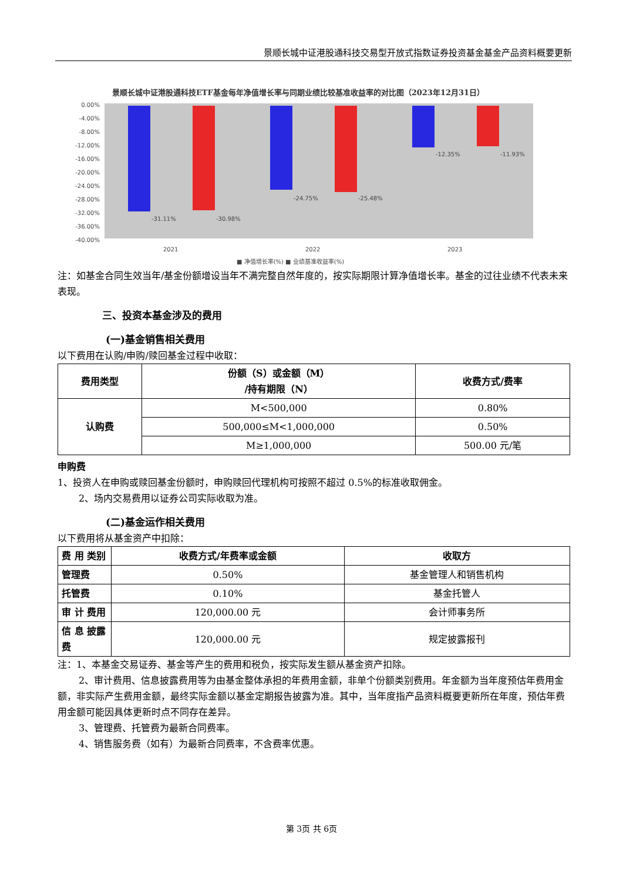景顺长城中证港股通科技交易型开放式指数证券投资基金基金产品资料概要更新
景顺长城中证港股通科技ETF基金每年净值增长率与同期业绩比较基准收益率的对比图（2023年12月31日）
0.00%
-4.00%
-8.00%
-12.00%
-16.00%
-20.00%
-24.00%
-28.00%
-32.00%
-36.00%
-40.00%
-31.11%
-30.98%
-24.75%
-25.48%
-12.35%
-11.93%
2021
2022
2023
■ 净值增长率(%) ■ 业绩基准收益率(%)
注：如基金合同生效当年/基金份额增设当年不满完整自然年度的，按实际期限计算净值增长率。基金的过往业绩不代表未来表现。
三、投资本基金涉及的费用
(一)基金销售相关费用
以下费用在认购/申购/赎回基金过程中收取：
| 费用类型 | 份额（S）或金额（M） /持有期限（N） | 收费方式/费率 |
| --- | --- | --- |
| 认购费 | M<500,000 | 0.80% |
| | 500,000≤M<1,000,000 | 0.50% |
| | M≥1,000,000 | 500.00 元/笔 |
申购费
1、投资人在申购或赎回基金份额时，申购赎回代理机构可按照不超过 0.5%的标准收取佣金。
2、场内交易费用以证券公司实际收取为准。
(二)基金运作相关费用
以下费用将从基金资产中扣除：
| 费 用 类别 | 收费方式/年费率或金额 | 收取方 |
| --- | --- | --- |
| 管理费 | 0.50% | 基金管理人和销售机构 |
| 托管费 | 0.10% | 基金托管人 |
| 审 计 费用 | 120,000.00 元 | 会计师事务所 |
| 信 息 披露费 | 120,000.00 元 | 规定披露报刊 |
注：1、本基金交易证券、基金等产生的费用和税负，按实际发生额从基金资产扣除。
2、审计费用、信息披露费用等为由基金整体承担的年费用金额，非单个份额类别费用。年金额为当年度预估年费用金额，非实际产生费用金额，最终实际金额以基金定期报告披露为准。其中，当年度指产品资料概要更新所在年度，预估年费用金额可能因具体更新时点不同存在差异。
3、管理费、托管费为最新合同费率。
4、销售服务费（如有）为最新合同费率，不含费率优惠。
第 3页 共 6页